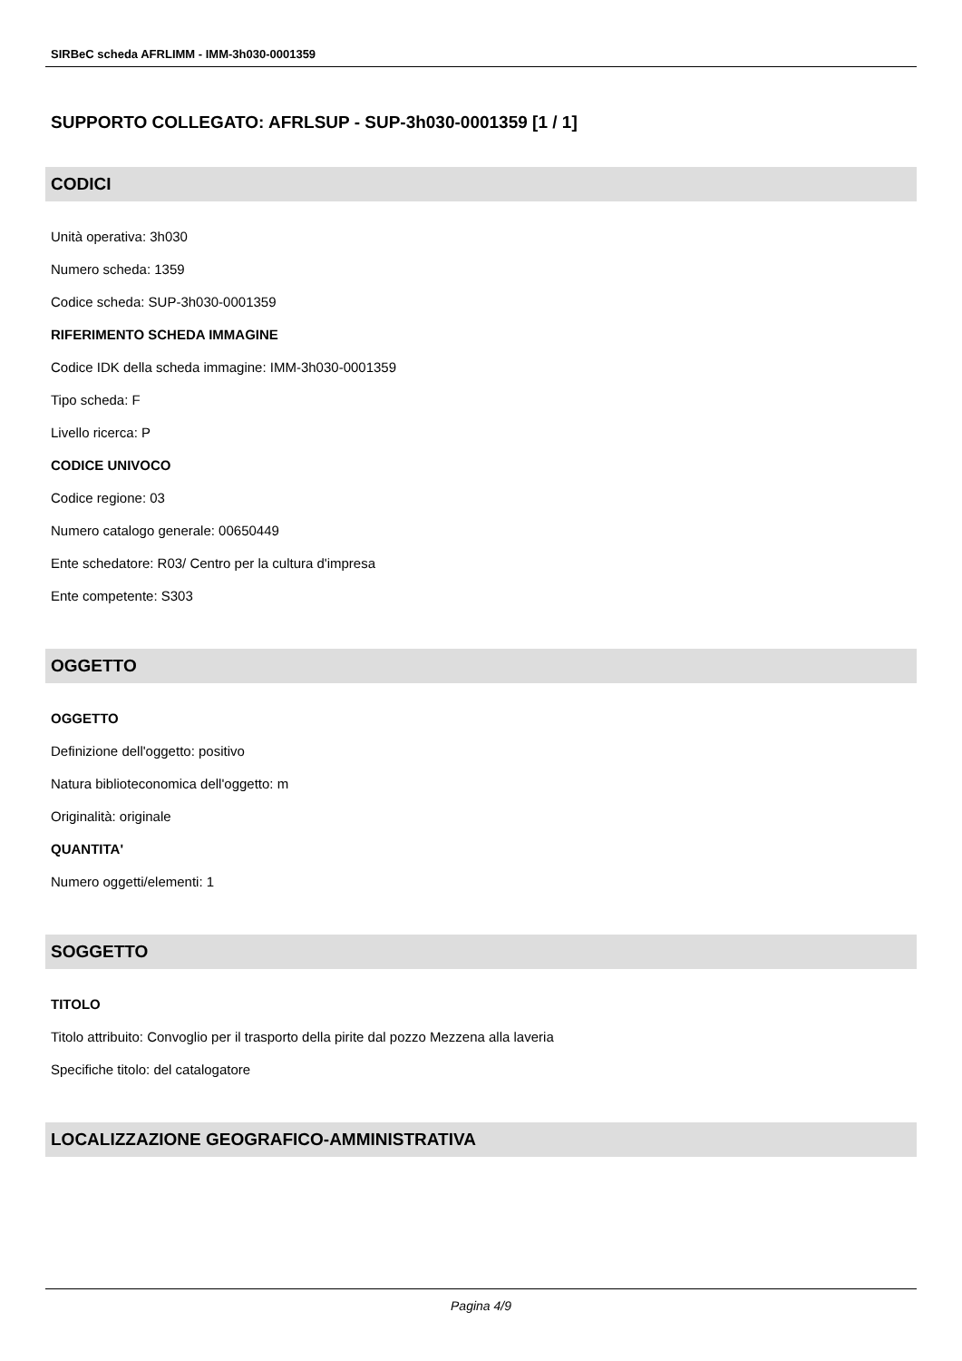SIRBeC scheda AFRLIMM - IMM-3h030-0001359
SUPPORTO COLLEGATO: AFRLSUP - SUP-3h030-0001359 [1 / 1]
CODICI
Unità operativa: 3h030
Numero scheda: 1359
Codice scheda: SUP-3h030-0001359
RIFERIMENTO SCHEDA IMMAGINE
Codice IDK della scheda immagine: IMM-3h030-0001359
Tipo scheda: F
Livello ricerca: P
CODICE UNIVOCO
Codice regione: 03
Numero catalogo generale: 00650449
Ente schedatore: R03/ Centro per la cultura d'impresa
Ente competente: S303
OGGETTO
OGGETTO
Definizione dell'oggetto: positivo
Natura biblioteconomica dell'oggetto: m
Originalità: originale
QUANTITA'
Numero oggetti/elementi: 1
SOGGETTO
TITOLO
Titolo attribuito: Convoglio per il trasporto della pirite dal pozzo Mezzena alla laveria
Specifiche titolo: del catalogatore
LOCALIZZAZIONE GEOGRAFICO-AMMINISTRATIVA
Pagina 4/9